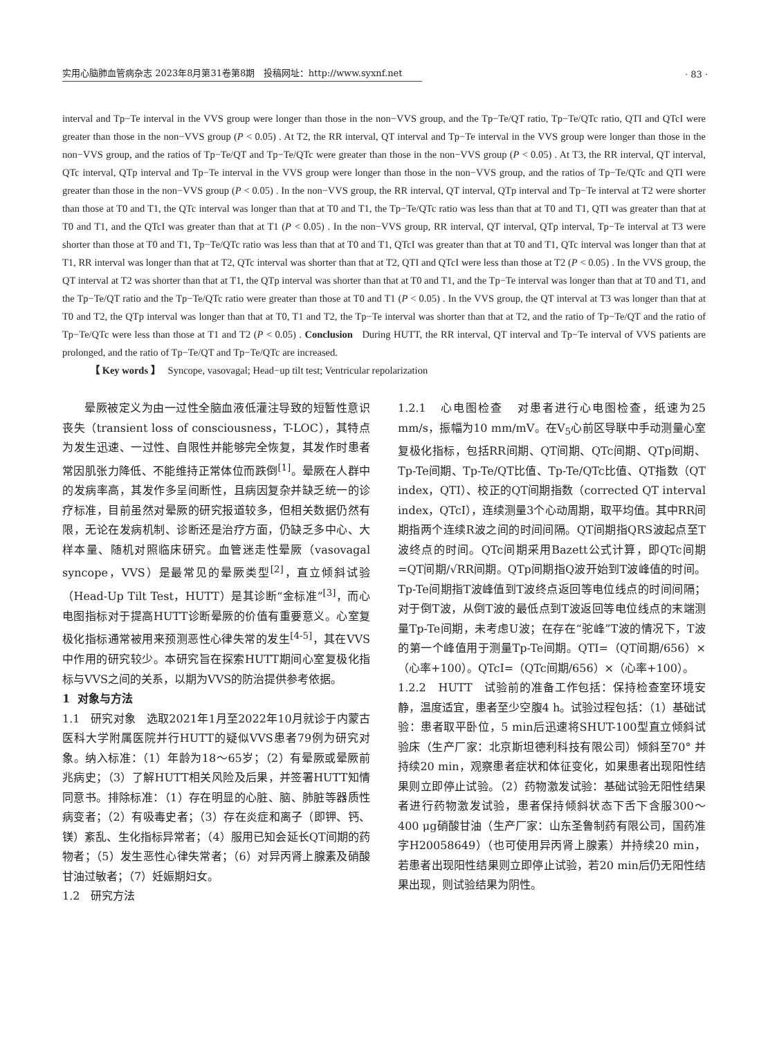实用心脑肺血管病杂志 2023年8月第31卷第8期 投稿网址：http://www.syxnf.net
· 83 ·
interval and Tp−Te interval in the VVS group were longer than those in the non−VVS group, and the Tp−Te/QT ratio, Tp−Te/QTc ratio, QTI and QTcI were greater than those in the non−VVS group (P < 0.05) . At T2, the RR interval, QT interval and Tp−Te interval in the VVS group were longer than those in the non−VVS group, and the ratios of Tp−Te/QT and Tp−Te/QTc were greater than those in the non−VVS group (P < 0.05) . At T3, the RR interval, QT interval, QTc interval, QTp interval and Tp−Te interval in the VVS group were longer than those in the non−VVS group, and the ratios of Tp−Te/QTc and QTI were greater than those in the non−VVS group (P < 0.05) . In the non−VVS group, the RR interval, QT interval, QTp interval and Tp−Te interval at T2 were shorter than those at T0 and T1, the QTc interval was longer than that at T0 and T1, the Tp−Te/QTc ratio was less than that at T0 and T1, QTI was greater than that at T0 and T1, and the QTcI was greater than that at T1 (P < 0.05) . In the non−VVS group, RR interval, QT interval, QTp interval, Tp−Te interval at T3 were shorter than those at T0 and T1, Tp−Te/QTc ratio was less than that at T0 and T1, QTcI was greater than that at T0 and T1, QTc interval was longer than that at T1, RR interval was longer than that at T2, QTc interval was shorter than that at T2, QTI and QTcI were less than those at T2 (P < 0.05) . In the VVS group, the QT interval at T2 was shorter than that at T1, the QTp interval was shorter than that at T0 and T1, and the Tp−Te interval was longer than that at T0 and T1, and the Tp−Te/QT ratio and the Tp−Te/QTc ratio were greater than those at T0 and T1 (P < 0.05) . In the VVS group, the QT interval at T3 was longer than that at T0 and T2, the QTp interval was longer than that at T0, T1 and T2, the Tp−Te interval was shorter than that at T2, and the ratio of Tp−Te/QT and the ratio of Tp−Te/QTc were less than those at T1 and T2 (P < 0.05) . Conclusion During HUTT, the RR interval, QT interval and Tp−Te interval of VVS patients are prolonged, and the ratio of Tp−Te/QT and Tp−Te/QTc are increased.
【 Key words 】 Syncope, vasovagal; Head−up tilt test; Ventricular repolarization
晕厥被定义为由一过性全脑血液低灌注导致的短暂性意识丧失（transient loss of consciousness，T-LOC），其特点为发生迅速、一过性、自限性并能够完全恢复，其发作时患者常因肌张力降低、不能维持正常体位而跌倒<sup>[1]</sup>。晕厥在人群中的发病率高，其发作多呈间断性，且病因复杂并缺乏统一的诊疗标准，目前虽然对晕厥的研究报道较多，但相关数据仍然有限，无论在发病机制、诊断还是治疗方面，仍缺乏多中心、大样本量、随机对照临床研究。血管迷走性晕厥（vasovagal syncope，VVS）是最常见的晕厥类型<sup>[2]</sup>，直立倾斜试验（Head-Up Tilt Test，HUTT）是其诊断“金标准”<sup>[3]</sup>，而心电图指标对于提高HUTT诊断晕厥的价值有重要意义。心室复极化指标通常被用来预测恶性心律失常的发生<sup>[4-5]</sup>，其在VVS中作用的研究较少。本研究旨在探索HUTT期间心室复极化指标与VVS之间的关系，以期为VVS的防治提供参考依据。
1 对象与方法
1.1 研究对象 选取2021年1月至2022年10月就诊于内蒙古医科大学附属医院并行HUTT的疑似VVS患者79例为研究对象。纳入标准：（1）年龄为18～65岁；（2）有晕厥或晕厥前兆病史；（3）了解HUTT相关风险及后果，并签署HUTT知情同意书。排除标准：（1）存在明显的心脏、脑、肺脏等器质性病变者；（2）有吸毒史者；（3）存在炎症和离子（即钾、钙、镁）紊乱、生化指标异常者；（4）服用已知会延长QT间期的药物者；（5）发生恶性心律失常者；（6）对异丙肾上腺素及硝酸甘油过敏者；（7）妊娠期妇女。
1.2 研究方法
1.2.1 心电图检查 对患者进行心电图检查，纸速为25 mm/s，振幅为10 mm/mV。在V<sub>5</sub>心前区导联中手动测量心室复极化指标，包括RR间期、QT间期、QTc间期、QTp间期、Tp-Te间期、Tp-Te/QT比值、Tp-Te/QTc比值、QT指数（QT index，QTI）、校正的QT间期指数（corrected QT interval index，QTcI），连续测量3个心动周期，取平均值。其中RR间期指两个连续R波之间的时间间隔。QT间期指QRS波起点至T波终点的时间。QTc间期采用Bazett公式计算，即QTc间期=QT间期/√RR间期。QTp间期指Q波开始到T波峰值的时间。Tp-Te间期指T波峰值到T波终点返回等电位线点的时间间隔；对于倒T波，从倒T波的最低点到T波返回等电位线点的末端测量Tp-Te间期，未考虑U波；在存在“驼峰”T波的情况下，T波的第一个峰值用于测量Tp-Te间期。QTI=（QT间期/656）×（心率+100）。QTcI=（QTc间期/656）×（心率+100）。
1.2.2 HUTT 试验前的准备工作包括：保持检查室环境安静，温度适宜，患者至少空腹4 h。试验过程包括：（1）基础试验：患者取平卧位，5 min后迅速将SHUT-100型直立倾斜试验床（生产厂家：北京斯坦德利科技有限公司）倾斜至70° 并持续20 min，观察患者症状和体征变化，如果患者出现阳性结果则立即停止试验。（2）药物激发试验：基础试验无阳性结果者进行药物激发试验，患者保持倾斜状态下舌下含服300～400 μg硝酸甘油（生产厂家：山东圣鲁制药有限公司，国药准字H20058649）（也可使用异丙肾上腺素）并持续20 min，若患者出现阳性结果则立即停止试验，若20 min后仍无阳性结果出现，则试验结果为阴性。